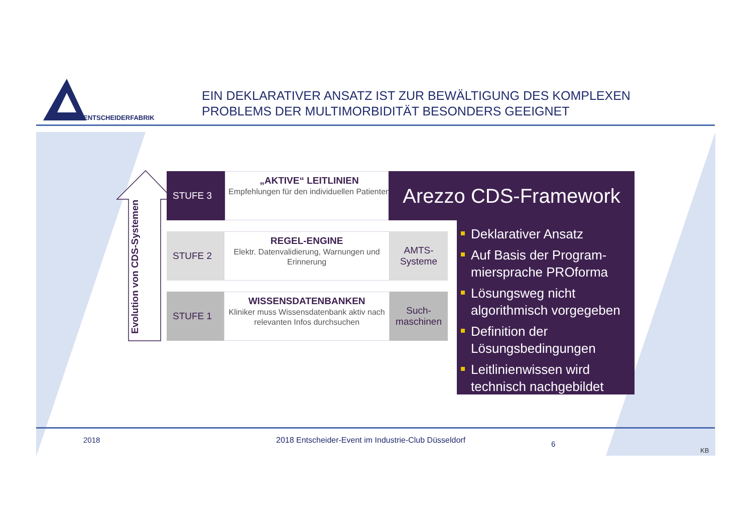ENTSCHEIDERFABRIK
EIN DEKLARATIVER ANSATZ IST ZUR BEWÄLTIGUNG DES KOMPLEXEN
PROBLEMS DER MULTIMORBIDITÄT BESONDERS GEEIGNET
Evolution von CDS-Systemen
STUFE 3
„AKTIVE“ LEITLINIEN
Empfehlungen für den individuellen Patienten
STUFE 2
REGEL-ENGINE
Elektr. Datenvalidierung, Warnungen und Erinnerung
AMTS-
Systeme
STUFE 1
WISSENSDATENBANKEN
Kliniker muss Wissensdatenbank aktiv nach relevanten Infos durchsuchen
Such-
maschinen
Arezzo CDS-Framework
Deklarativer Ansatz
Auf Basis der Program-miersprache PROforma
Lösungsweg nicht algorithmisch vorgegeben
Definition der Lösungsbedingungen
Leitlinienwissen wird technisch nachgebildet
2018
2018 Entscheider-Event im Industrie-Club Düsseldorf
6
KB